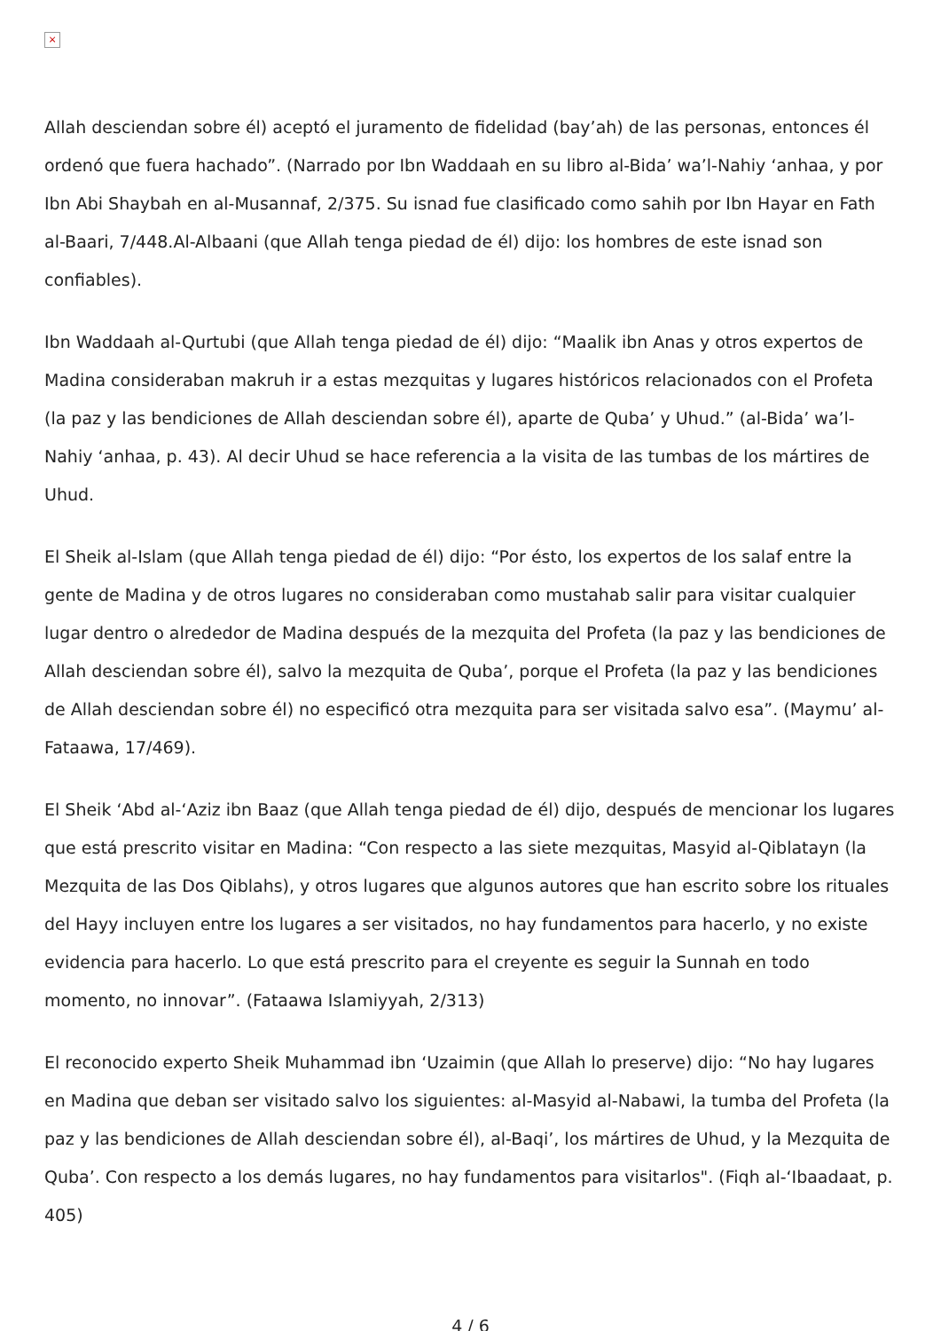×
Allah desciendan sobre él) aceptó el juramento de fidelidad (bay’ah) de las personas, entonces él ordenó que fuera hachado”. (Narrado por Ibn Waddaah en su libro al-Bida’ wa’l-Nahiy ‘anhaa, y por Ibn Abi Shaybah en al-Musannaf, 2/375. Su isnad fue clasificado como sahih por Ibn Hayar en Fath al-Baari, 7/448.Al-Albaani (que Allah tenga piedad de él) dijo: los hombres de este isnad son confiables).
Ibn Waddaah al-Qurtubi (que Allah tenga piedad de él) dijo: “Maalik ibn Anas y otros expertos de Madina consideraban makruh ir a estas mezquitas y lugares históricos relacionados con el Profeta (la paz y las bendiciones de Allah desciendan sobre él), aparte de Quba’ y Uhud.” (al-Bida’ wa’l-Nahiy ‘anhaa, p. 43). Al decir Uhud se hace referencia a la visita de las tumbas de los mártires de Uhud.
El Sheik al-Islam (que Allah tenga piedad de él) dijo: “Por ésto, los expertos de los salaf entre la gente de Madina y de otros lugares no consideraban como mustahab salir para visitar cualquier lugar dentro o alrededor de Madina después de la mezquita del Profeta (la paz y las bendiciones de Allah desciendan sobre él), salvo la mezquita de Quba’, porque el Profeta (la paz y las bendiciones de Allah desciendan sobre él) no especificó otra mezquita para ser visitada salvo esa”. (Maymu’ al-Fataawa, 17/469).
El Sheik ‘Abd al-‘Aziz ibn Baaz (que Allah tenga piedad de él) dijo, después de mencionar los lugares que está prescrito visitar en Madina: “Con respecto a las siete mezquitas, Masyid al-Qiblatayn (la Mezquita de las Dos Qiblahs), y otros lugares que algunos autores que han escrito sobre los rituales del Hayy incluyen entre los lugares a ser visitados, no hay fundamentos para hacerlo, y no existe evidencia para hacerlo. Lo que está prescrito para el creyente es seguir la Sunnah en todo momento, no innovar”. (Fataawa Islamiyyah, 2/313)
El reconocido experto Sheik Muhammad ibn ‘Uzaimin (que Allah lo preserve) dijo: “No hay lugares en Madina que deban ser visitado salvo los siguientes: al-Masyid al-Nabawi, la tumba del Profeta (la paz y las bendiciones de Allah desciendan sobre él), al-Baqi’, los mártires de Uhud, y la Mezquita de Quba’. Con respecto a los demás lugares, no hay fundamentos para visitarlos". (Fiqh al-‘Ibaadaat, p. 405)
4 / 6